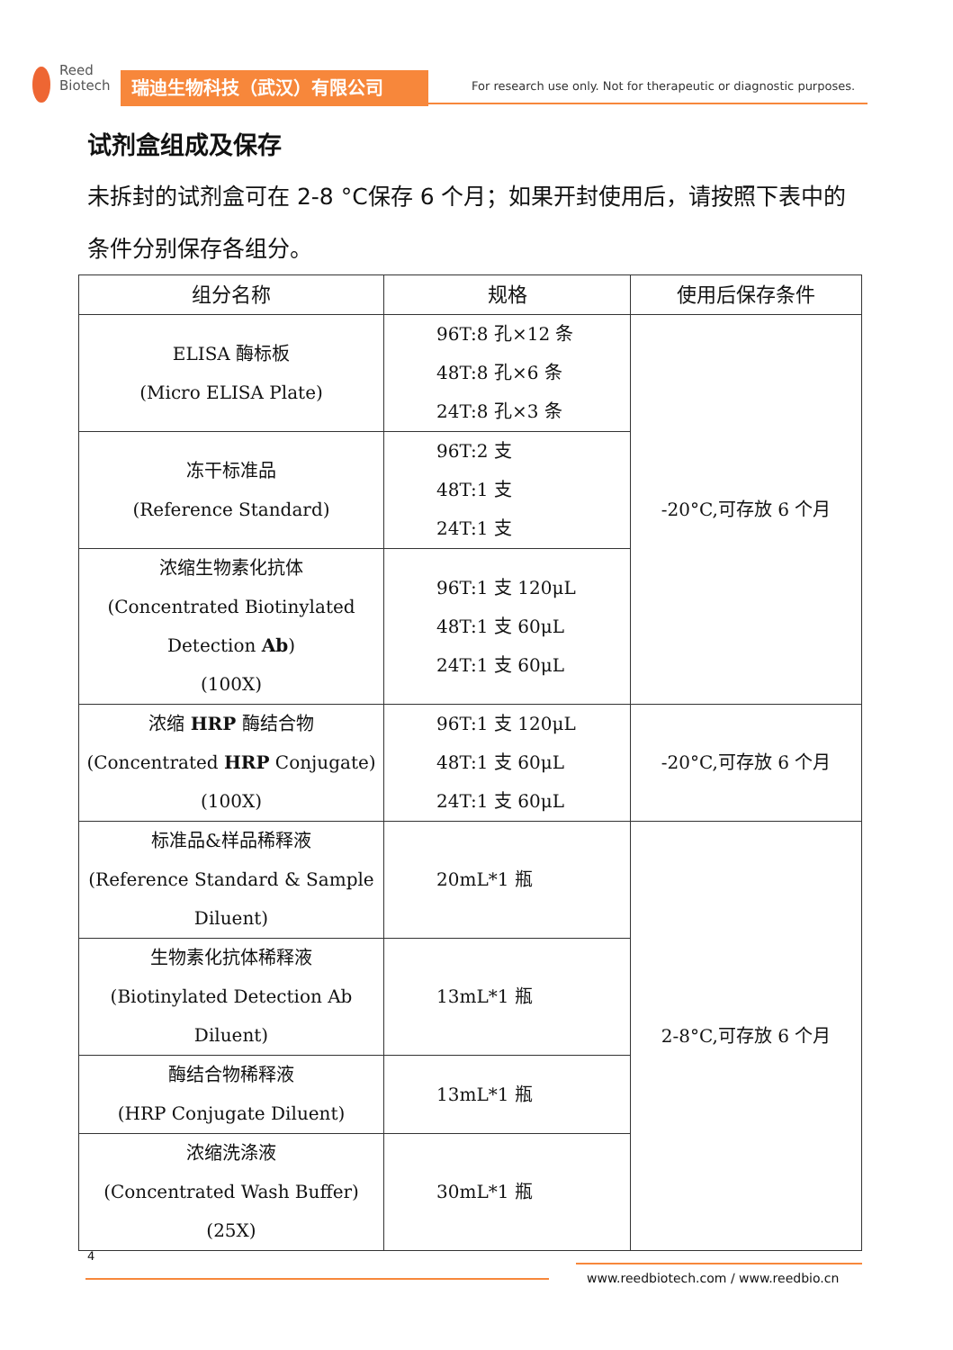Reed
Biotech
瑞迪生物科技（武汉）有限公司
For research use only. Not for therapeutic or diagnostic purposes.
试剂盒组成及保存
未拆封的试剂盒可在 2-8 °C保存 6 个月；如果开封使用后，请按照下表中的条件分别保存各组分。
| 组分名称 | 规格 | 使用后保存条件 |
| --- | --- | --- |
| ELISA 酶标板 (Micro ELISA Plate) | 96T:8 孔×12 条 48T:8 孔×6 条 24T:8 孔×3 条 | -20°C,可存放 6 个月 |
| 冻干标准品 (Reference Standard) | 96T:2 支 48T:1 支 24T:1 支 | |
| 浓缩生物素化抗体 (Concentrated Biotinylated Detection Ab ) (100X) | 96T:1 支 120μL 48T:1 支 60μL 24T:1 支 60μL | |
| 浓缩 HRP 酶结合物 (Concentrated HRP Conjugate) (100X) | 96T:1 支 120μL 48T:1 支 60μL 24T:1 支 60μL | -20°C,可存放 6 个月 |
| 标准品&样品稀释液 (Reference Standard & Sample Diluent) | 20mL*1 瓶 | 2-8°C,可存放 6 个月 |
| 生物素化抗体稀释液 (Biotinylated Detection Ab Diluent) | 13mL*1 瓶 | |
| 酶结合物稀释液 (HRP Conjugate Diluent) | 13mL*1 瓶 | |
| 浓缩洗涤液 (Concentrated Wash Buffer) (25X) | 30mL*1 瓶 | |
4
www.reedbiotech.com / www.reedbio.cn